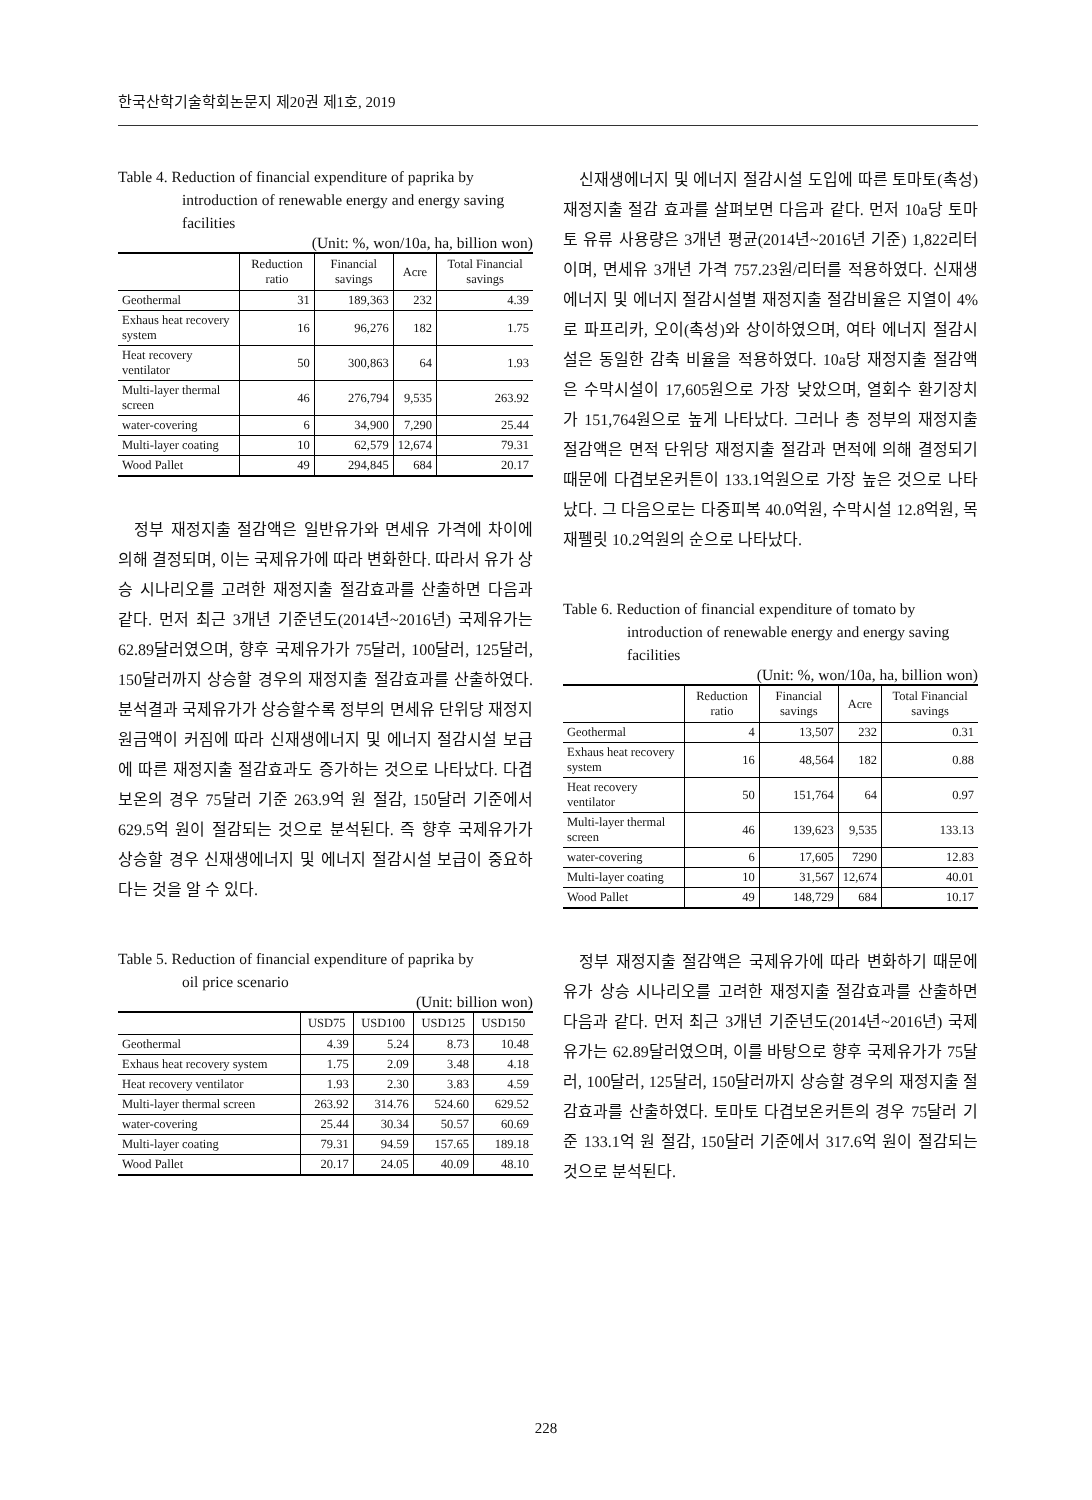한국산학기술학회논문지 제20권 제1호, 2019
Table 4. Reduction of financial expenditure of paprika by
introduction of renewable energy and energy saving facilities
(Unit: %, won/10a, ha, billion won)
| | Reduction ratio | Financial savings | Acre | Total Financial savings |
| --- | --- | --- | --- | --- |
| Geothermal | 31 | 189,363 | 232 | 4.39 |
| Exhaus heat recovery system | 16 | 96,276 | 182 | 1.75 |
| Heat recovery ventilator | 50 | 300,863 | 64 | 1.93 |
| Multi-layer thermal screen | 46 | 276,794 | 9,535 | 263.92 |
| water-covering | 6 | 34,900 | 7,290 | 25.44 |
| Multi-layer coating | 10 | 62,579 | 12,674 | 79.31 |
| Wood Pallet | 49 | 294,845 | 684 | 20.17 |
정부 재정지출 절감액은 일반유가와 면세유 가격에 차이에 의해 결정되며, 이는 국제유가에 따라 변화한다. 따라서 유가 상승 시나리오를 고려한 재정지출 절감효과를 산출하면 다음과 같다. 먼저 최근 3개년 기준년도(2014년~2016년) 국제유가는 62.89달러였으며, 향후 국제유가가 75달러, 100달러, 125달러, 150달러까지 상승할 경우의 재정지출 절감효과를 산출하였다. 분석결과 국제유가가 상승할수록 정부의 면세유 단위당 재정지원금액이 커짐에 따라 신재생에너지 및 에너지 절감시설 보급에 따른 재정지출 절감효과도 증가하는 것으로 나타났다. 다겹보온의 경우 75달러 기준 263.9억 원 절감, 150달러 기준에서 629.5억 원이 절감되는 것으로 분석된다. 즉 향후 국제유가가 상승할 경우 신재생에너지 및 에너지 절감시설 보급이 중요하다는 것을 알 수 있다.
Table 5. Reduction of financial expenditure of paprika by
oil price scenario
(Unit: billion won)
| | USD75 | USD100 | USD125 | USD150 |
| --- | --- | --- | --- | --- |
| Geothermal | 4.39 | 5.24 | 8.73 | 10.48 |
| Exhaus heat recovery system | 1.75 | 2.09 | 3.48 | 4.18 |
| Heat recovery ventilator | 1.93 | 2.30 | 3.83 | 4.59 |
| Multi-layer thermal screen | 263.92 | 314.76 | 524.60 | 629.52 |
| water-covering | 25.44 | 30.34 | 50.57 | 60.69 |
| Multi-layer coating | 79.31 | 94.59 | 157.65 | 189.18 |
| Wood Pallet | 20.17 | 24.05 | 40.09 | 48.10 |
신재생에너지 및 에너지 절감시설 도입에 따른 토마토(촉성) 재정지출 절감 효과를 살펴보면 다음과 같다. 먼저 10a당 토마토 유류 사용량은 3개년 평균(2014년~2016년 기준) 1,822리터이며, 면세유 3개년 가격 757.23원/리터를 적용하였다. 신재생에너지 및 에너지 절감시설별 재정지출 절감비율은 지열이 4%로 파프리카, 오이(촉성)와 상이하였으며, 여타 에너지 절감시설은 동일한 감축 비율을 적용하였다. 10a당 재정지출 절감액은 수막시설이 17,605원으로 가장 낮았으며, 열회수 환기장치가 151,764원으로 높게 나타났다. 그러나 총 정부의 재정지출 절감액은 면적 단위당 재정지출 절감과 면적에 의해 결정되기 때문에 다겹보온커튼이 133.1억원으로 가장 높은 것으로 나타났다. 그 다음으로는 다중피복 40.0억원, 수막시설 12.8억원, 목재펠릿 10.2억원의 순으로 나타났다.
Table 6. Reduction of financial expenditure of tomato by
introduction of renewable energy and energy saving facilities
(Unit: %, won/10a, ha, billion won)
| | Reduction ratio | Financial savings | Acre | Total Financial savings |
| --- | --- | --- | --- | --- |
| Geothermal | 4 | 13,507 | 232 | 0.31 |
| Exhaus heat recovery system | 16 | 48,564 | 182 | 0.88 |
| Heat recovery ventilator | 50 | 151,764 | 64 | 0.97 |
| Multi-layer thermal screen | 46 | 139,623 | 9,535 | 133.13 |
| water-covering | 6 | 17,605 | 7290 | 12.83 |
| Multi-layer coating | 10 | 31,567 | 12,674 | 40.01 |
| Wood Pallet | 49 | 148,729 | 684 | 10.17 |
정부 재정지출 절감액은 국제유가에 따라 변화하기 때문에 유가 상승 시나리오를 고려한 재정지출 절감효과를 산출하면 다음과 같다. 먼저 최근 3개년 기준년도(2014년~2016년) 국제유가는 62.89달러였으며, 이를 바탕으로 향후 국제유가가 75달러, 100달러, 125달러, 150달러까지 상승할 경우의 재정지출 절감효과를 산출하였다. 토마토 다겹보온커튼의 경우 75달러 기준 133.1억 원 절감, 150달러 기준에서 317.6억 원이 절감되는 것으로 분석된다.
228